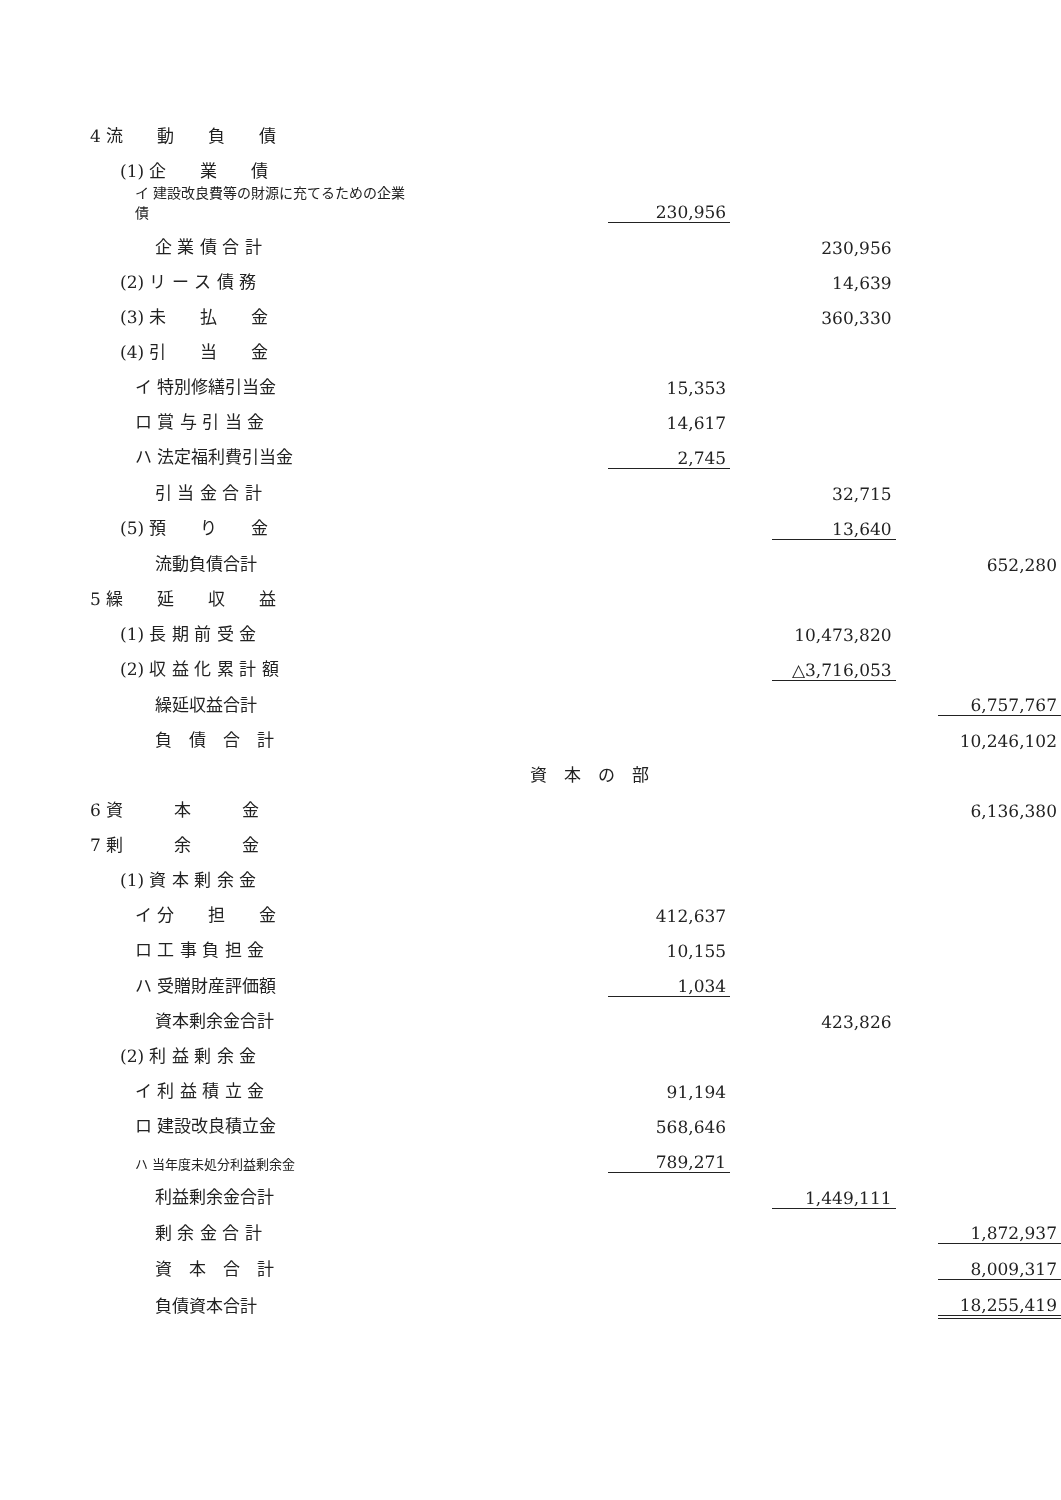| 4 流 動 負 債 | | | | | | |
| (1) 企 業 債 | | | | | | |
| イ 建設改良費等の財源に充てるための企業債 | | 230,956 | | | | |
| 企 業 債 合 計 | | | | 230,956 | | |
| (2) リ ー ス 債 務 | | | | 14,639 | | |
| (3) 未 払 金 | | | | 360,330 | | |
| (4) 引 当 金 | | | | | | |
| イ 特別修繕引当金 | | 15,353 | | | | |
| ロ 賞 与 引 当 金 | | 14,617 | | | | |
| ハ 法定福利費引当金 | | 2,745 | | | | |
| 引 当 金 合 計 | | | | 32,715 | | |
| (5) 預 り 金 | | | | 13,640 | | |
| 流動負債合計 | | | | | | 652,280 |
| 5 繰 延 収 益 | | | | | | |
| (1) 長 期 前 受 金 | | | | 10,473,820 | | |
| (2) 収 益 化 累 計 額 | | | | △3,716,053 | | |
| 繰延収益合計 | | | | | | 6,757,767 |
| 負 債 合 計 | | | | | | 10,246,102 |
| | 資 本 の 部 | | | | | |
| 6 資 本 金 | | | | | | 6,136,380 |
| 7 剰 余 金 | | | | | | |
| (1) 資 本 剰 余 金 | | | | | | |
| イ 分 担 金 | | 412,637 | | | | |
| ロ 工 事 負 担 金 | | 10,155 | | | | |
| ハ 受贈財産評価額 | | 1,034 | | | | |
| 資本剰余金合計 | | | | 423,826 | | |
| (2) 利 益 剰 余 金 | | | | | | |
| イ 利 益 積 立 金 | | 91,194 | | | | |
| ロ 建設改良積立金 | | 568,646 | | | | |
| ハ 当年度未処分利益剰余金 | | 789,271 | | | | |
| 利益剰余金合計 | | | | 1,449,111 | | |
| 剰 余 金 合 計 | | | | | | 1,872,937 |
| 資 本 合 計 | | | | | | 8,009,317 |
| 負債資本合計 | | | | | | 18,255,419 |